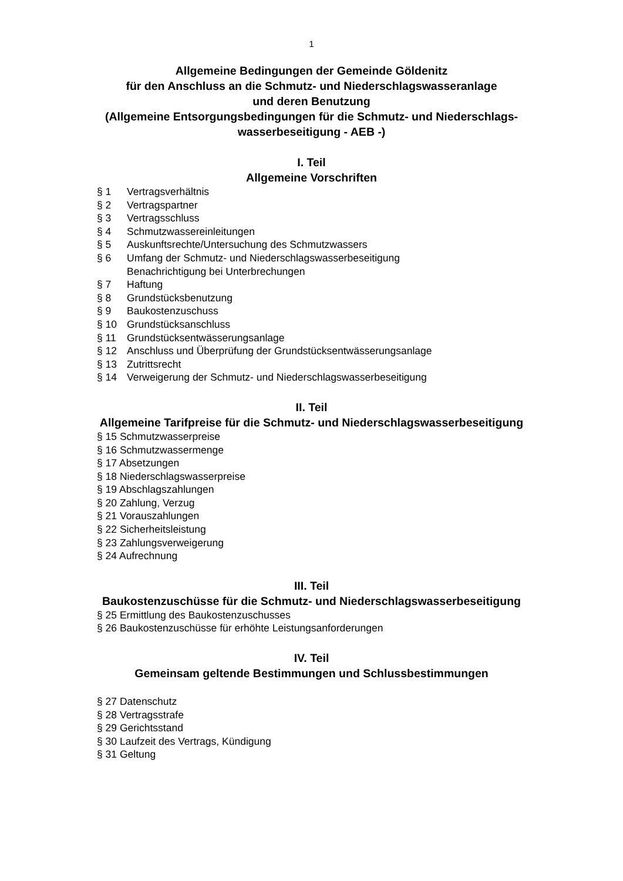1
Allgemeine Bedingungen der Gemeinde Göldenitz
für den Anschluss an die Schmutz- und Niederschlagswasseranlage
und deren Benutzung
(Allgemeine Entsorgungsbedingungen für die Schmutz- und Niederschlags-
wasserbeseitigung - AEB -)
I. Teil
Allgemeine Vorschriften
§ 1 Vertragsverhältnis
§ 2 Vertragspartner
§ 3 Vertragsschluss
§ 4 Schmutzwassereinleitungen
§ 5 Auskunftsrechte/Untersuchung des Schmutzwassers
§ 6 Umfang der Schmutz- und Niederschlagswasserbeseitigung
Benachrichtigung bei Unterbrechungen
§ 7 Haftung
§ 8 Grundstücksbenutzung
§ 9 Baukostenzuschuss
§ 10 Grundstücksanschluss
§ 11 Grundstücksentwässerungsanlage
§ 12 Anschluss und Überprüfung der Grundstücksentwässerungsanlage
§ 13 Zutrittsrecht
§ 14 Verweigerung der Schmutz- und Niederschlagswasserbeseitigung
II. Teil
Allgemeine Tarifpreise für die Schmutz- und Niederschlagswasserbeseitigung
§ 15 Schmutzwasserpreise
§ 16 Schmutzwassermenge
§ 17 Absetzungen
§ 18 Niederschlagswasserpreise
§ 19 Abschlagszahlungen
§ 20 Zahlung, Verzug
§ 21 Vorauszahlungen
§ 22 Sicherheitsleistung
§ 23 Zahlungsverweigerung
§ 24 Aufrechnung
III. Teil
Baukostenzuschüsse für die Schmutz- und Niederschlagswasserbeseitigung
§ 25 Ermittlung des Baukostenzuschusses
§ 26 Baukostenzuschüsse für erhöhte Leistungsanforderungen
IV. Teil
Gemeinsam geltende Bestimmungen und Schlussbestimmungen
§ 27 Datenschutz
§ 28 Vertragsstrafe
§ 29 Gerichtsstand
§ 30 Laufzeit des Vertrags, Kündigung
§ 31 Geltung